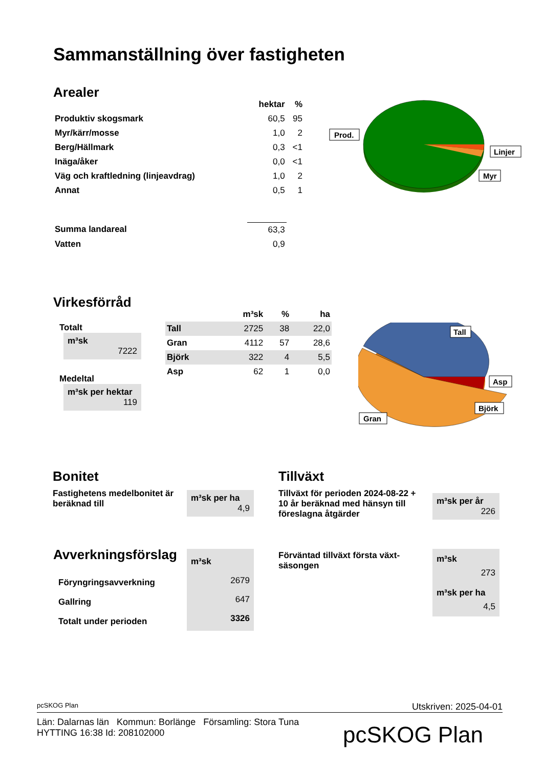Sammanställning över fastigheten
Arealer
| | hektar | % |
| --- | --- | --- |
| Produktiv skogsmark | 60,5 | 95 |
| Myr/kärr/mosse | 1,0 | 2 |
| Berg/Hällmark | 0,3 | <1 |
| Inäga/åker | 0,0 | <1 |
| Väg och kraftledning (linjeavdrag) | 1,0 | 2 |
| Annat | 0,5 | 1 |
| Summa landareal | 63,3 | |
| Vatten | 0,9 | |
Prod.
Linjer
Myr
Virkesförråd
Totalt
m³sk
7222
Medeltal
m³sk per hektar
119
| | m³sk | % | ha |
| --- | --- | --- | --- |
| Tall | 2725 | 38 | 22,0 |
| Gran | 4112 | 57 | 28,6 |
| Björk | 322 | 4 | 5,5 |
| Asp | 62 | 1 | 0,0 |
Tall
Asp
Björk
Gran
Bonitet
Fastighetens medelbonitet är beräknad till
m³sk per ha
4,9
Tillväxt
Tillväxt för perioden 2024-08-22 + 10 år beräknad med hänsyn till föreslagna åtgärder
m³sk per år
226
Avverkningsförslag
Föryngringsavverkning
Gallring
Totalt under perioden
m³sk
2679
647
3326
Förväntad tillväxt första växt-säsongen
m³sk
273
m³sk per ha
4,5
pcSKOG Plan Utskriven: 2025-04-01
Län: Dalarnas län Kommun: Borlänge Församling: Stora Tuna
HYTTING 16:38 Id: 208102000
pcSKOG Plan